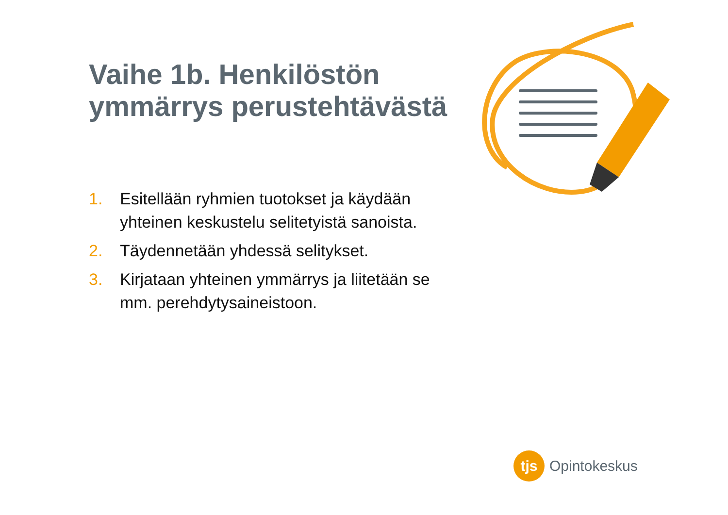Vaihe 1b. Henkilöstön ymmärrys perustehtävästä
1. Esitellään ryhmien tuotokset ja käydään yhteinen keskustelu selitetyistä sanoista.
2. Täydennetään yhdessä selitykset.
3. Kirjataan yhteinen ymmärrys ja liitetään se mm. perehdytysaineistoon.
tjs
Opintokeskus